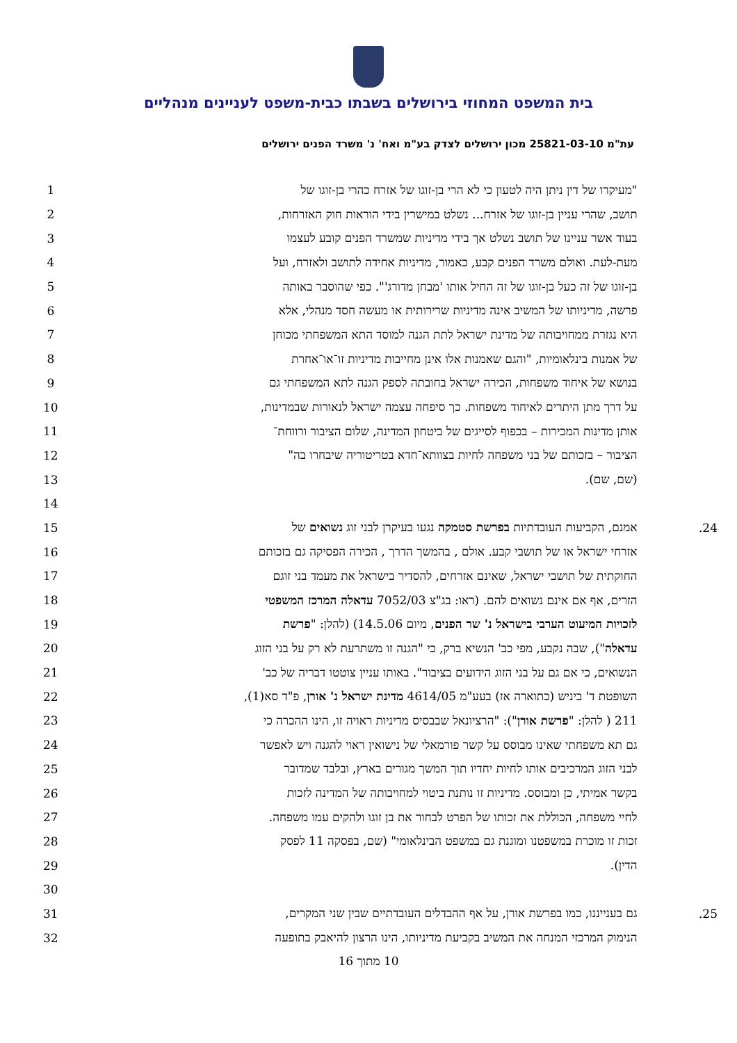בית המשפט המחוזי בירושלים בשבתו כבית-משפט לעניינים מנהליים
עת"מ 25821-03-10 מכון ירושלים לצדק בע"מ ואח' נ' משרד הפנים ירושלים
| 1 | "מעיקרו של דין ניתן היה לטעון כי לא הרי בן-זוגו של אזרח כהרי בן-זוגו של | |
| 2 | תושב, שהרי עניין בן-זוגו של אזרח... נשלט במישרין בידי הוראות חוק האזרחות, | |
| 3 | בעוד אשר עניינו של תושב נשלט אך בידי מדיניות שמשרד הפנים קובע לעצמו | |
| 4 | מעת-לעת. ואולם משרד הפנים קבע, כאמור, מדיניות אחידה לתושב ולאזרח, ועל | |
| 5 | בן-זוגו של זה כעל בן-זוגו של זה החיל אותו 'מבחן מדורג'". כפי שהוסבר באותה | |
| 6 | פרשה, מדיניותו של המשיב אינה מדיניות שרירותית או מעשה חסד מנהלי, אלא | |
| 7 | היא נגזרת ממחויבותה של מדינת ישראל לתת הגנה למוסד התא המשפחתי מכוחן | |
| 8 | של אמנות בינלאומיות, "והגם שאמנות אלו אינן מחייבות מדיניות זו־או־אחרת | |
| 9 | בנושא של איחוד משפחות, הכירה ישראל בחובתה לספק הגנה לתא המשפחתי גם | |
| 10 | על דרך מתן היתרים לאיחוד משפחות. כך סיפחה עצמה ישראל לנאורות שבמדינות, | |
| 11 | אותן מדינות המכירות – בכפוף לסייגים של ביטחון המדינה, שלום הציבור ורווחת־ | |
| 12 | הציבור – בזכותם של בני משפחה לחיות בצוותא־חדא בטריטוריה שיבחרו בה" | |
| 13 | (שם, שם). | |
| 14 | | |
| 15 | אמנם, הקביעות העובדתיות בפרשת סטמקה נגעו בעיקרן לבני זוג נשואים של | 24. |
| 16 | אזרחי ישראל או של תושבי קבע. אולם , בהמשך הדרך , הכירה הפסיקה גם בזכותם | |
| 17 | החוקתית של תושבי ישראל, שאינם אזרחים, להסדיר בישראל את מעמד בני זוגם | |
| 18 | הזרים, אף אם אינם נשואים להם. (ראו: בג"צ 7052/03 עדאלה המרכז המשפטי | |
| 19 | לזכויות המיעוט הערבי בישראל נ' שר הפנים , מיום 14.5.06) (להלן: " פרשת | |
| 20 | עדאלה "), שבה נקבע, מפי כב' הנשיא ברק, כי "הגנה זו משתרעת לא רק על בני הזוג | |
| 21 | הנשואים, כי אם גם על בני הזוג הידועים בציבור". באותו עניין צוטטו דבריה של כב' | |
| 22 | השופטת ד' ביניש (כתוארה אז) בעע"מ 4614/05 מדינת ישראל נ' אורן , פ"ד סא(1), | |
| 23 | 211 ( להלן: " פרשת אורן "): "הרציונאל שבבסיס מדיניות ראויה זו, הינו ההכרה כי | |
| 24 | גם תא משפחתי שאינו מבוסס על קשר פורמאלי של נישואין ראוי להגנה ויש לאפשר | |
| 25 | לבני הזוג המרכיבים אותו לחיות יחדיו תוך המשך מגורים בארץ, ובלבד שמדובר | |
| 26 | בקשר אמיתי, כן ומבוסס. מדיניות זו נותנת ביטוי למחויבותה של המדינה לזכות | |
| 27 | לחיי משפחה, הכוללת את זכותו של הפרט לבחור את בן זוגו ולהקים עמו משפחה. | |
| 28 | זכות זו מוכרת במשפטנו ומוגנת גם במשפט הבינלאומי" (שם, בפסקה 11 לפסק | |
| 29 | הדין). | |
| 30 | | |
| 31 | גם בענייננו, כמו בפרשת אורן, על אף ההבדלים העובדתיים שבין שני המקרים, | 25. |
| 32 | הנימוק המרכזי המנחה את המשיב בקביעת מדיניותו, הינו הרצון להיאבק בתופעה | |
10 מתוך 16